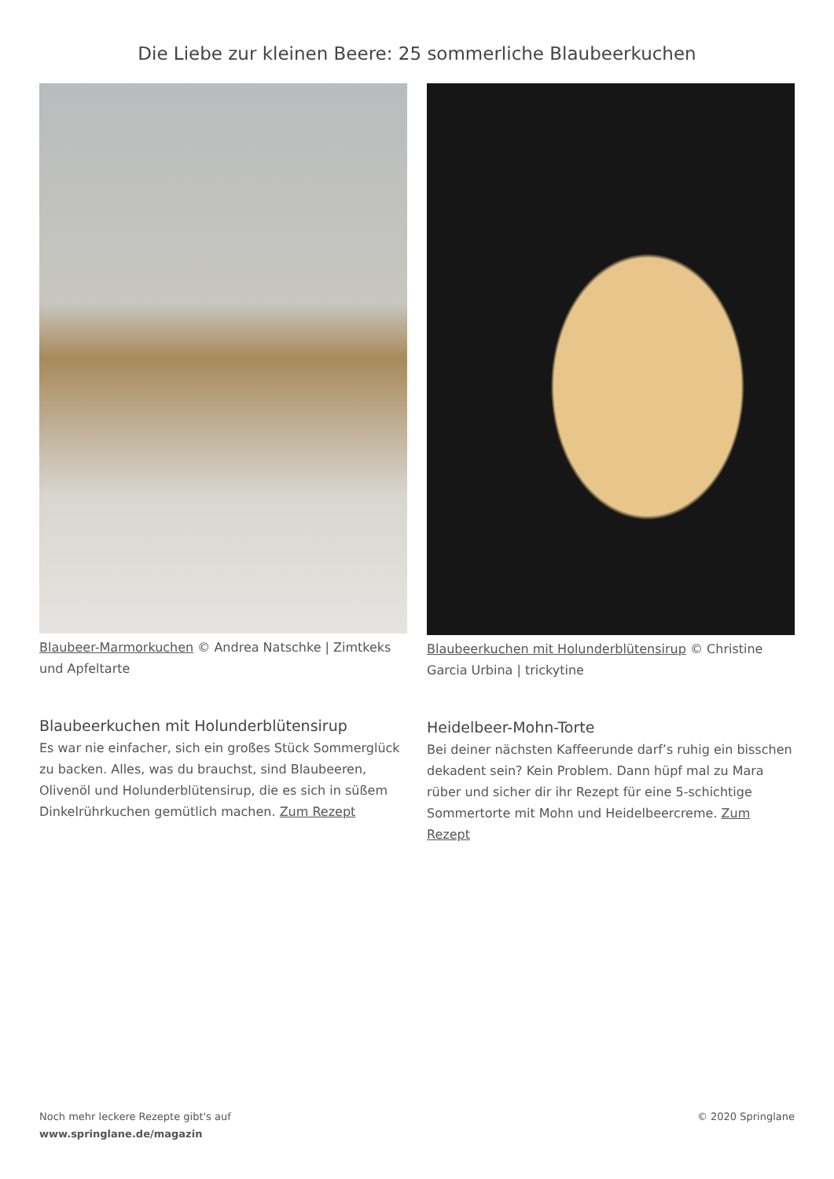Die Liebe zur kleinen Beere: 25 sommerliche Blaubeerkuchen
Blaubeer-Marmorkuchen © Andrea Natschke | Zimtkeks und Apfeltarte
Blaubeerkuchen mit Holunderblütensirup
Es war nie einfacher, sich ein großes Stück Sommerglück zu backen. Alles, was du brauchst, sind Blaubeeren, Olivenöl und Holunderblütensirup, die es sich in süßem Dinkelrührkuchen gemütlich machen. Zum Rezept
Blaubeerkuchen mit Holunderblütensirup © Christine Garcia Urbina | trickytine
Heidelbeer-Mohn-Torte
Bei deiner nächsten Kaffeerunde darf’s ruhig ein bisschen dekadent sein? Kein Problem. Dann hüpf mal zu Mara rüber und sicher dir ihr Rezept für eine 5-schichtige Sommertorte mit Mohn und Heidelbeercreme. Zum Rezept
Noch mehr leckere Rezepte gibt's auf
www.springlane.de/magazin
© 2020 Springlane